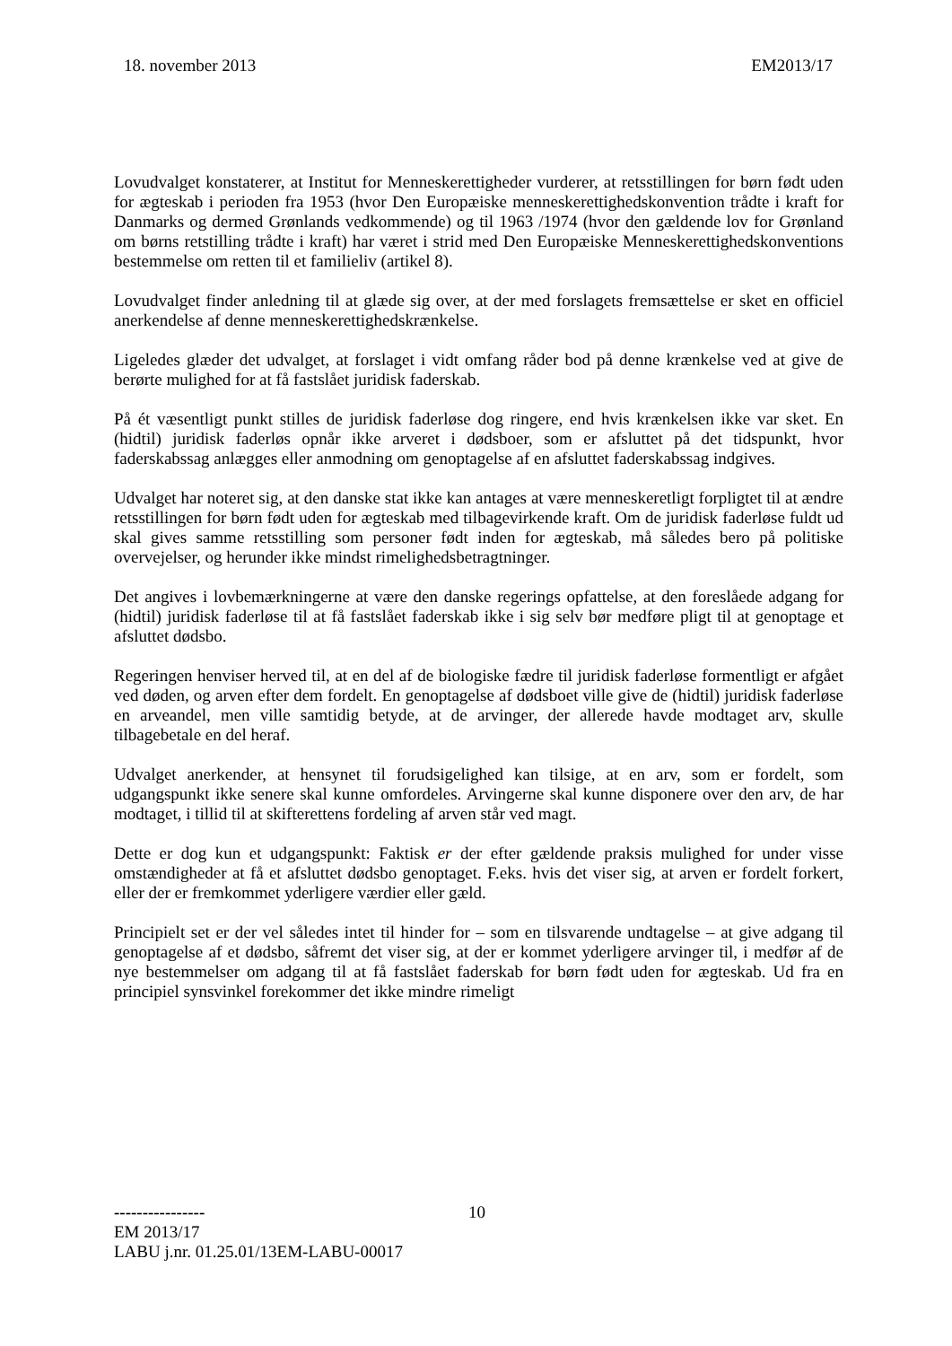18. november 2013 EM2013/17
Lovudvalget konstaterer, at Institut for Menneskerettigheder vurderer, at retsstillingen for børn født uden for ægteskab i perioden fra 1953 (hvor Den Europæiske menneskerettighedskonvention trådte i kraft for Danmarks og dermed Grønlands vedkommende) og til 1963 /1974 (hvor den gældende lov for Grønland om børns retstilling trådte i kraft) har været i strid med Den Europæiske Menneskerettighedskonventions bestemmelse om retten til et familieliv (artikel 8).
Lovudvalget finder anledning til at glæde sig over, at der med forslagets fremsættelse er sket en officiel anerkendelse af denne menneskerettighedskrænkelse.
Ligeledes glæder det udvalget, at forslaget i vidt omfang råder bod på denne krænkelse ved at give de berørte mulighed for at få fastslået juridisk faderskab.
På ét væsentligt punkt stilles de juridisk faderløse dog ringere, end hvis krænkelsen ikke var sket. En (hidtil) juridisk faderløs opnår ikke arveret i dødsboer, som er afsluttet på det tidspunkt, hvor faderskabssag anlægges eller anmodning om genoptagelse af en afsluttet faderskabssag indgives.
Udvalget har noteret sig, at den danske stat ikke kan antages at være menneskeretligt forpligtet til at ændre retsstillingen for børn født uden for ægteskab med tilbagevirkende kraft. Om de juridisk faderløse fuldt ud skal gives samme retsstilling som personer født inden for ægteskab, må således bero på politiske overvejelser, og herunder ikke mindst rimelighedsbetragtninger.
Det angives i lovbemærkningerne at være den danske regerings opfattelse, at den foreslåede adgang for (hidtil) juridisk faderløse til at få fastslået faderskab ikke i sig selv bør medføre pligt til at genoptage et afsluttet dødsbo.
Regeringen henviser herved til, at en del af de biologiske fædre til juridisk faderløse formentligt er afgået ved døden, og arven efter dem fordelt. En genoptagelse af dødsboet ville give de (hidtil) juridisk faderløse en arveandel, men ville samtidig betyde, at de arvinger, der allerede havde modtaget arv, skulle tilbagebetale en del heraf.
Udvalget anerkender, at hensynet til forudsigelighed kan tilsige, at en arv, som er fordelt, som udgangspunkt ikke senere skal kunne omfordeles. Arvingerne skal kunne disponere over den arv, de har modtaget, i tillid til at skifterettens fordeling af arven står ved magt.
Dette er dog kun et udgangspunkt: Faktisk er der efter gældende praksis mulighed for under visse omstændigheder at få et afsluttet dødsbo genoptaget. F.eks. hvis det viser sig, at arven er fordelt forkert, eller der er fremkommet yderligere værdier eller gæld.
Principielt set er der vel således intet til hinder for – som en tilsvarende undtagelse – at give adgang til genoptagelse af et dødsbo, såfremt det viser sig, at der er kommet yderligere arvinger til, i medfør af de nye bestemmelser om adgang til at få fastslået faderskab for børn født uden for ægteskab. Ud fra en principiel synsvinkel forekommer det ikke mindre rimeligt
----------------
10
EM 2013/17
LABU j.nr. 01.25.01/13EM-LABU-00017